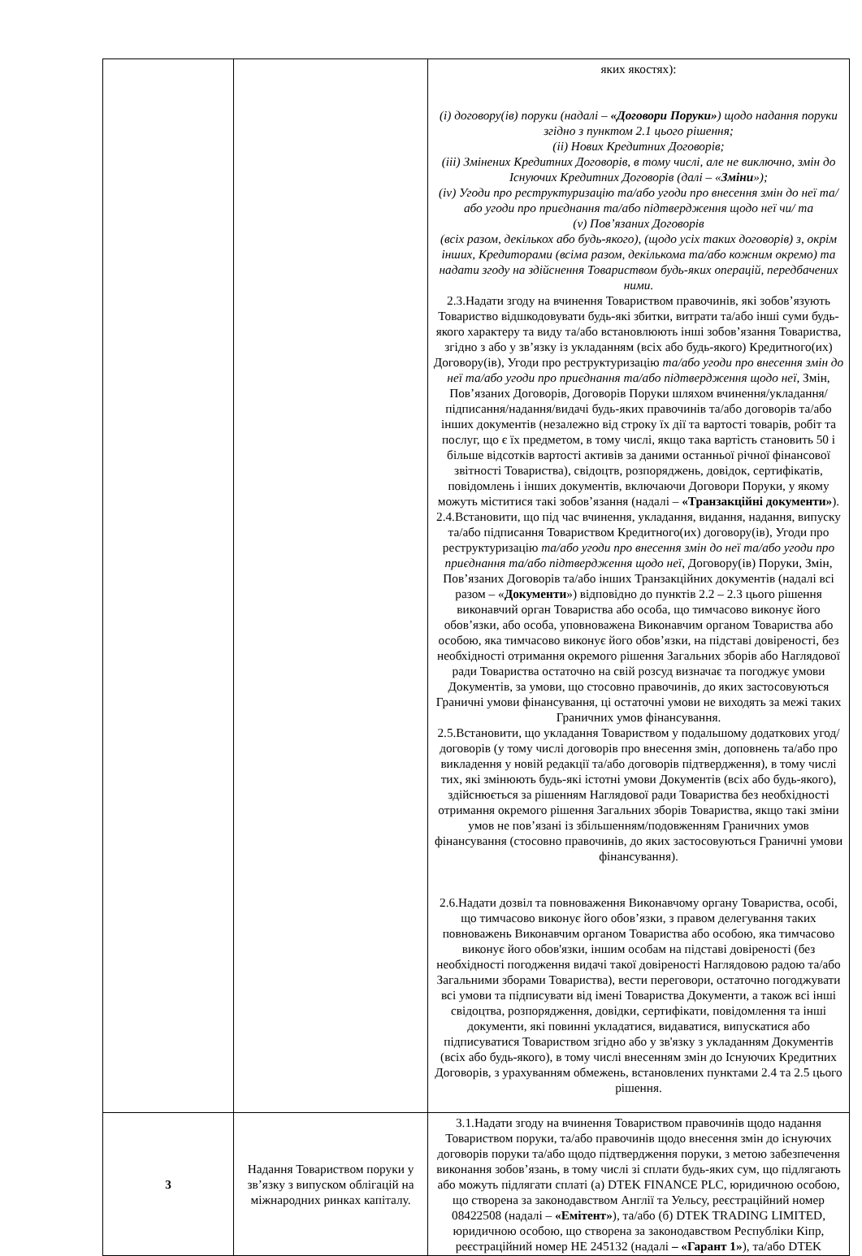| | | яких якостях): (i) договору(ів) поруки (надалі – «Договори Поруки» ) щодо надання поруки згідно з пунктом 2.1 цього рішення; (ii) Нових Кредитних Договорів; (iii) Змінених Кредитних Договорів, в тому числі, але не виключно, змін до Існуючих Кредитних Договорів (далі – « Зміни »); (iv) Угоди про реструктуризацію та/або угоди про внесення змін до неї та/або угоди про приєднання та/або підтвердження щодо неї чи/ та (v) Пов’язаних Договорів (всіх разом, декількох або будь-якого), (щодо усіх таких договорів) з, окрім інших, Кредиторами (всіма разом, декількома та/або кожним окремо) та надати згоду на здійснення Товариством будь-яких операцій, передбачених ними. 2.3.Надати згоду на вчинення Товариством правочинів, які зобов’язують Товариство відшкодовувати будь-які збитки, витрати та/або інші суми будь-якого характеру та виду та/або встановлюють інші зобов’язання Товариства, згідно з або у зв’язку із укладанням (всіх або будь-якого) Кредитного(их) Договору(ів), Угоди про реструктуризацію та/або угоди про внесення змін до неї та/або угоди про приєднання та/або підтвердження щодо неї , Змін, Пов’язаних Договорів, Договорів Поруки шляхом вчинення/укладання/підписання/надання/видачі будь-яких правочинів та/або договорів та/або інших документів (незалежно від строку їх дії та вартості товарів, робіт та послуг, що є їх предметом, в тому числі, якщо така вартість становить 50 і більше відсотків вартості активів за даними останньої річної фінансової звітності Товариства), свідоцтв, розпоряджень, довідок, сертифікатів, повідомлень і інших документів, включаючи Договори Поруки, у якому можуть міститися такі зобов’язання (надалі – «Транзакційні документи» ). 2.4.Встановити, що під час вчинення, укладання, видання, надання, випуску та/або підписання Товариством Кредитного(их) договору(ів), Угоди про реструктуризацію та/або угоди про внесення змін до неї та/або угоди про приєднання та/або підтвердження щодо неї , Договору(ів) Поруки, Змін, Пов’язаних Договорів та/або інших Транзакційних документів (надалі всі разом – « Документи ») відповідно до пунктів 2.2 – 2.3 цього рішення виконавчий орган Товариства або особа, що тимчасово виконує його обов’язки, або особа, уповноважена Виконавчим органом Товариства або особою, яка тимчасово виконує його обов’язки, на підставі довіреності, без необхідності отримання окремого рішення Загальних зборів або Наглядової ради Товариства остаточно на свій розсуд визначає та погоджує умови Документів, за умови, що стосовно правочинів, до яких застосовуються Граничні умови фінансування, ці остаточні умови не виходять за межі таких Граничних умов фінансування. 2.5.Встановити, що укладання Товариством у подальшому додаткових угод/договорів (у тому числі договорів про внесення змін, доповнень та/або про викладення у новій редакції та/або договорів підтвердження), в тому числі тих, які змінюють будь-які істотні умови Документів (всіх або будь-якого), здійснюється за рішенням Наглядової ради Товариства без необхідності отримання окремого рішення Загальних зборів Товариства, якщо такі зміни умов не пов’язані із збільшенням/подовженням Граничних умов фінансування (стосовно правочинів, до яких застосовуються Граничні умови фінансування). 2.6.Надати дозвіл та повноваження Виконавчому органу Товариства, особі, що тимчасово виконує його обов’язки, з правом делегування таких повноважень Виконавчим органом Товариства або особою, яка тимчасово виконує його обов'язки, іншим особам на підставі довіреності (без необхідності погодження видачі такої довіреності Наглядовою радою та/або Загальними зборами Товариства), вести переговори, остаточно погоджувати всі умови та підписувати від імені Товариства Документи, а також всі інші свідоцтва, розпорядження, довідки, сертифікати, повідомлення та інші документи, які повинні укладатися, видаватися, випускатися або підписуватися Товариством згідно або у зв'язку з укладанням Документів (всіх або будь-якого), в тому числі внесенням змін до Існуючих Кредитних Договорів, з урахуванням обмежень, встановлених пунктами 2.4 та 2.5 цього рішення. |
| 3 | Надання Товариством поруки у зв’язку з випуском облігацій на міжнародних ринках капіталу. | 3.1.Надати згоду на вчинення Товариством правочинів щодо надання Товариством поруки, та/або правочинів щодо внесення змін до існуючих договорів поруки та/або щодо підтвердження поруки, з метою забезпечення виконання зобов’язань, в тому числі зі сплати будь-яких сум, що підлягають або можуть підлягати сплаті (а) DTEK FINANCE PLC, юридичною особою, що створена за законодавством Англії та Уельсу, реєстраційний номер 08422508 (надалі – «Емітент» ), та/або (б) DTEK TRADING LIMITED, юридичною особою, що створена за законодавством Республіки Кіпр, реєстраційний номер НЕ 245132 (надалі – «Гарант 1» ), та/або DTEK |